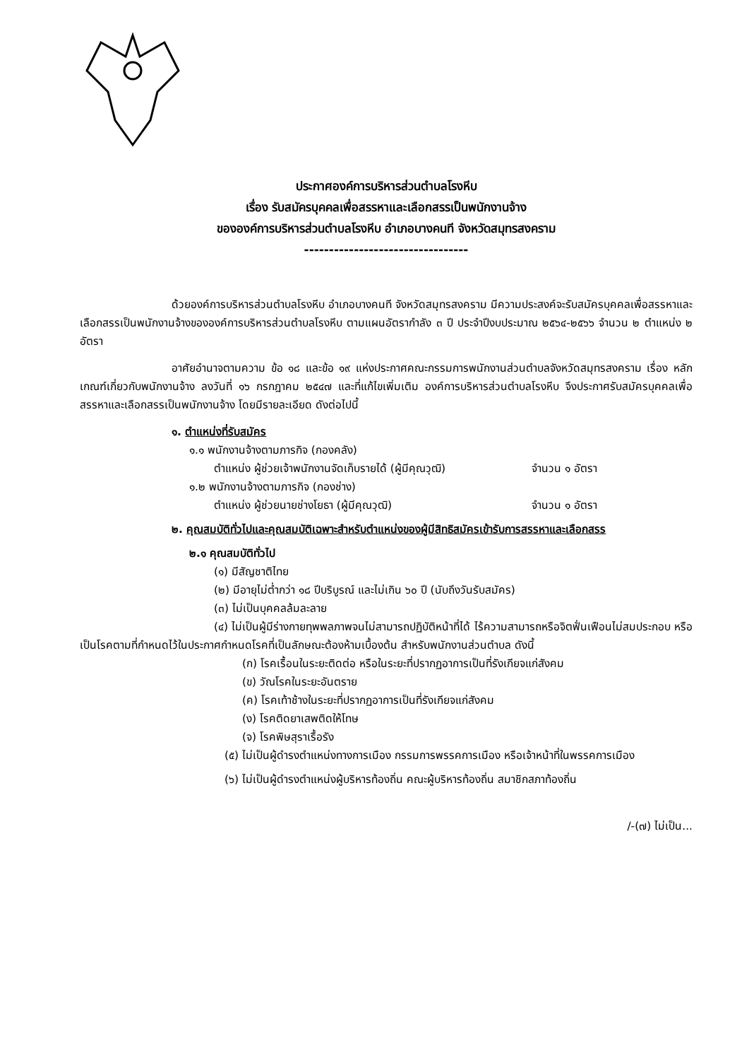ประกาศองค์การบริหารส่วนตำบลโรงหีบ
เรื่อง รับสมัครบุคคลเพื่อสรรหาและเลือกสรรเป็นพนักงานจ้าง
ขององค์การบริหารส่วนตำบลโรงหีบ อำเภอบางคนที จังหวัดสมุทรสงคราม
---------------------------------
ด้วยองค์การบริหารส่วนตำบลโรงหีบ อำเภอบางคนที จังหวัดสมุทรสงคราม มีความประสงค์จะรับสมัครบุคคลเพื่อสรรหาและเลือกสรรเป็นพนักงานจ้างขององค์การบริหารส่วนตำบลโรงหีบ ตามแผนอัตรากำลัง ๓ ปี ประจำปีงบประมาณ ๒๕๖๔-๒๕๖๖ จำนวน ๒ ตำแหน่ง ๒ อัตรา
อาศัยอำนาจตามความ ข้อ ๑๘ และข้อ ๑๙ แห่งประกาศคณะกรรมการพนักงานส่วนตำบลจังหวัดสมุทรสงคราม เรื่อง หลักเกณฑ์เกี่ยวกับพนักงานจ้าง ลงวันที่ ๑๖ กรกฎาคม ๒๕๔๗ และที่แก้ไขเพิ่มเติม องค์การบริหารส่วนตำบลโรงหีบ จึงประกาศรับสมัครบุคคลเพื่อสรรหาและเลือกสรรเป็นพนักงานจ้าง โดยมีรายละเอียด ดังต่อไปนี้
๑. ตำแหน่งที่รับสมัคร
๑.๑ พนักงานจ้างตามภารกิจ (กองคลัง)
ตำแหน่ง ผู้ช่วยเจ้าพนักงานจัดเก็บรายได้ (ผู้มีคุณวุฒิ) จำนวน ๑ อัตรา
๑.๒ พนักงานจ้างตามภารกิจ (กองช่าง)
ตำแหน่ง ผู้ช่วยนายช่างโยธา (ผู้มีคุณวุฒิ) จำนวน ๑ อัตรา
๒. คุณสมบัติทั่วไปและคุณสมบัติเฉพาะสำหรับตำแหน่งของผู้มีสิทธิสมัครเข้ารับการสรรหาและเลือกสรร
๒.๑ คุณสมบัติทั่วไป
(๑) มีสัญชาติไทย
(๒) มีอายุไม่ต่ำกว่า ๑๘ ปีบริบูรณ์ และไม่เกิน ๖๐ ปี (นับถึงวันรับสมัคร)
(๓) ไม่เป็นบุคคลล้มละลาย
(๔) ไม่เป็นผู้มีร่างกายทุพพลภาพจนไม่สามารถปฏิบัติหน้าที่ได้ ไร้ความสามารถหรือจิตฟั่นเฟือนไม่สมประกอบ หรือเป็นโรคตามที่กำหนดไว้ในประกาศกำหนดโรคที่เป็นลักษณะต้องห้ามเบื้องต้น สำหรับพนักงานส่วนตำบล ดังนี้
(ก) โรคเรื้อนในระยะติดต่อ หรือในระยะที่ปรากฏอาการเป็นที่รังเกียจแก่สังคม
(ข) วัณโรคในระยะอันตราย
(ค) โรคเท้าช้างในระยะที่ปรากฏอาการเป็นที่รังเกียจแก่สังคม
(ง) โรคติดยาเสพติดให้โทษ
(จ) โรคพิษสุราเรื้อรัง
(๕) ไม่เป็นผู้ดำรงตำแหน่งทางการเมือง กรรมการพรรคการเมือง หรือเจ้าหน้าที่ในพรรคการเมือง
(๖) ไม่เป็นผู้ดำรงตำแหน่งผู้บริหารท้องถิ่น คณะผู้บริหารท้องถิ่น สมาชิกสภาท้องถิ่น
/-(๗) ไม่เป็น...